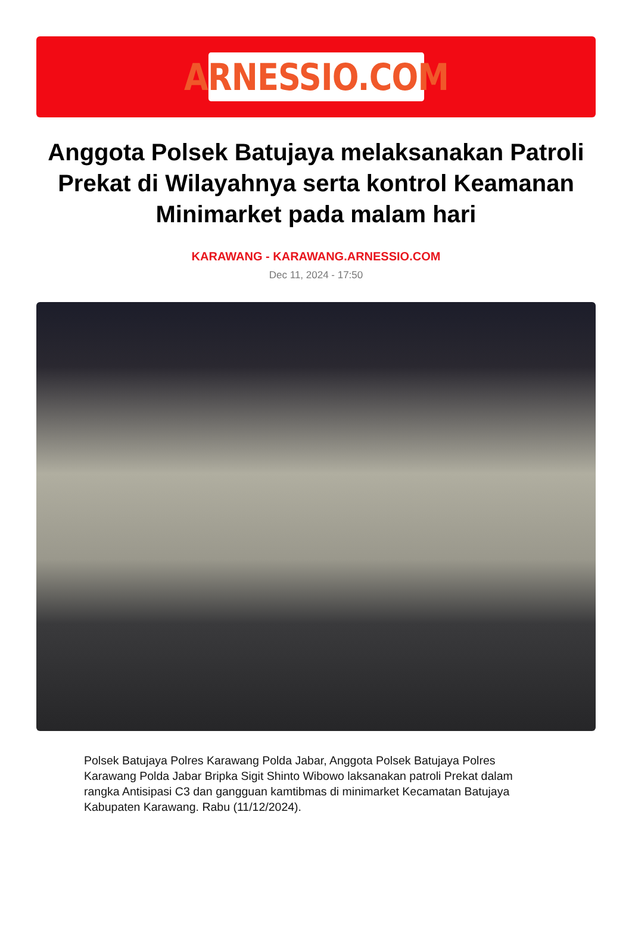ARNESSIO.COM
Anggota Polsek Batujaya melaksanakan Patroli Prekat di Wilayahnya serta kontrol Keamanan Minimarket pada malam hari
KARAWANG - KARAWANG.ARNESSIO.COM
Dec 11, 2024 - 17:50
Polsek Batujaya Polres Karawang Polda Jabar, Anggota Polsek Batujaya Polres Karawang Polda Jabar Bripka Sigit Shinto Wibowo laksanakan patroli Prekat dalam rangka Antisipasi C3 dan gangguan kamtibmas di minimarket Kecamatan Batujaya Kabupaten Karawang. Rabu (11/12/2024).